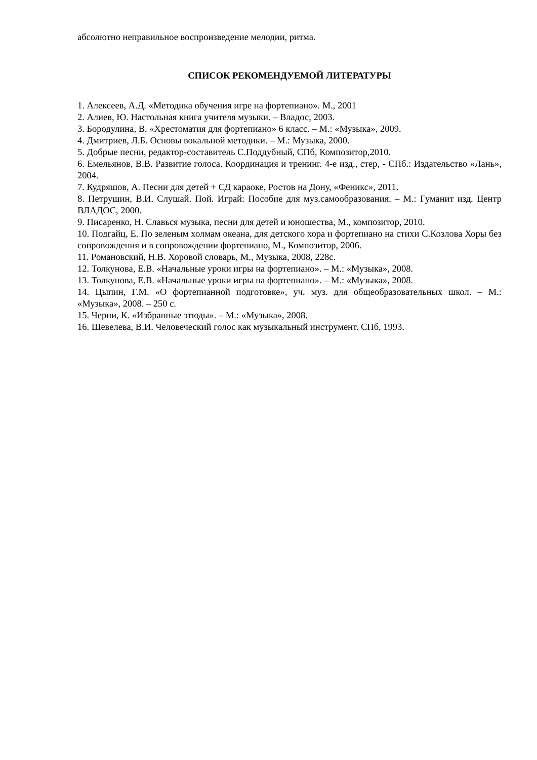абсолютно неправильное воспроизведение мелодии, ритма.
СПИСОК РЕКОМЕНДУЕМОЙ ЛИТЕРАТУРЫ
1. Алексеев, А.Д. «Методика обучения игре на фортепиано». М., 2001
2. Алиев, Ю. Настольная книга учителя музыки. – Владос, 2003.
3. Бородулина, В. «Хрестоматия для фортепиано» 6 класс. – М.: «Музыка», 2009.
4. Дмитриев, Л.Б. Основы вокальной методики. – М.: Музыка, 2000.
5. Добрые песни, редактор-составитель С.Поддубный, СПб, Композитор,2010.
6. Емельянов, В.В. Развитие голоса. Координация и тренинг. 4-е изд., стер, - СПб.: Издательство «Лань», 2004.
7. Кудряшов, А. Песни для детей + СД караоке, Ростов на Дону, «Феникс», 2011.
8. Петрушин, В.И. Слушай. Пой. Играй: Пособие для муз.самообразования. – М.: Гуманит изд. Центр ВЛАДОС, 2000.
9. Писаренко, Н. Славься музыка, песни для детей и юношества, М., композитор, 2010.
10. Подгайц, Е. По зеленым холмам океана, для детского хора и фортепиано на стихи С.Козлова Хоры без сопровождения и в сопровождении фортепиано, М., Композитор, 2006.
11. Романовский, Н.В. Хоровой словарь, М., Музыка, 2008, 228с.
12. Толкунова, Е.В. «Начальные уроки игры на фортепиано». – М.: «Музыка», 2008.
13. Толкунова, Е.В. «Начальные уроки игры на фортепиано». – М.: «Музыка», 2008.
14. Цыпин, Г.М. «О фортепианной подготовке», уч. муз. для общеобразовательных школ. – М.: «Музыка», 2008. – 250 с.
15. Черни, К. «Избранные этюды». – М.: «Музыка», 2008.
16. Шевелева, В.И. Человеческий голос как музыкальный инструмент. СПб, 1993.